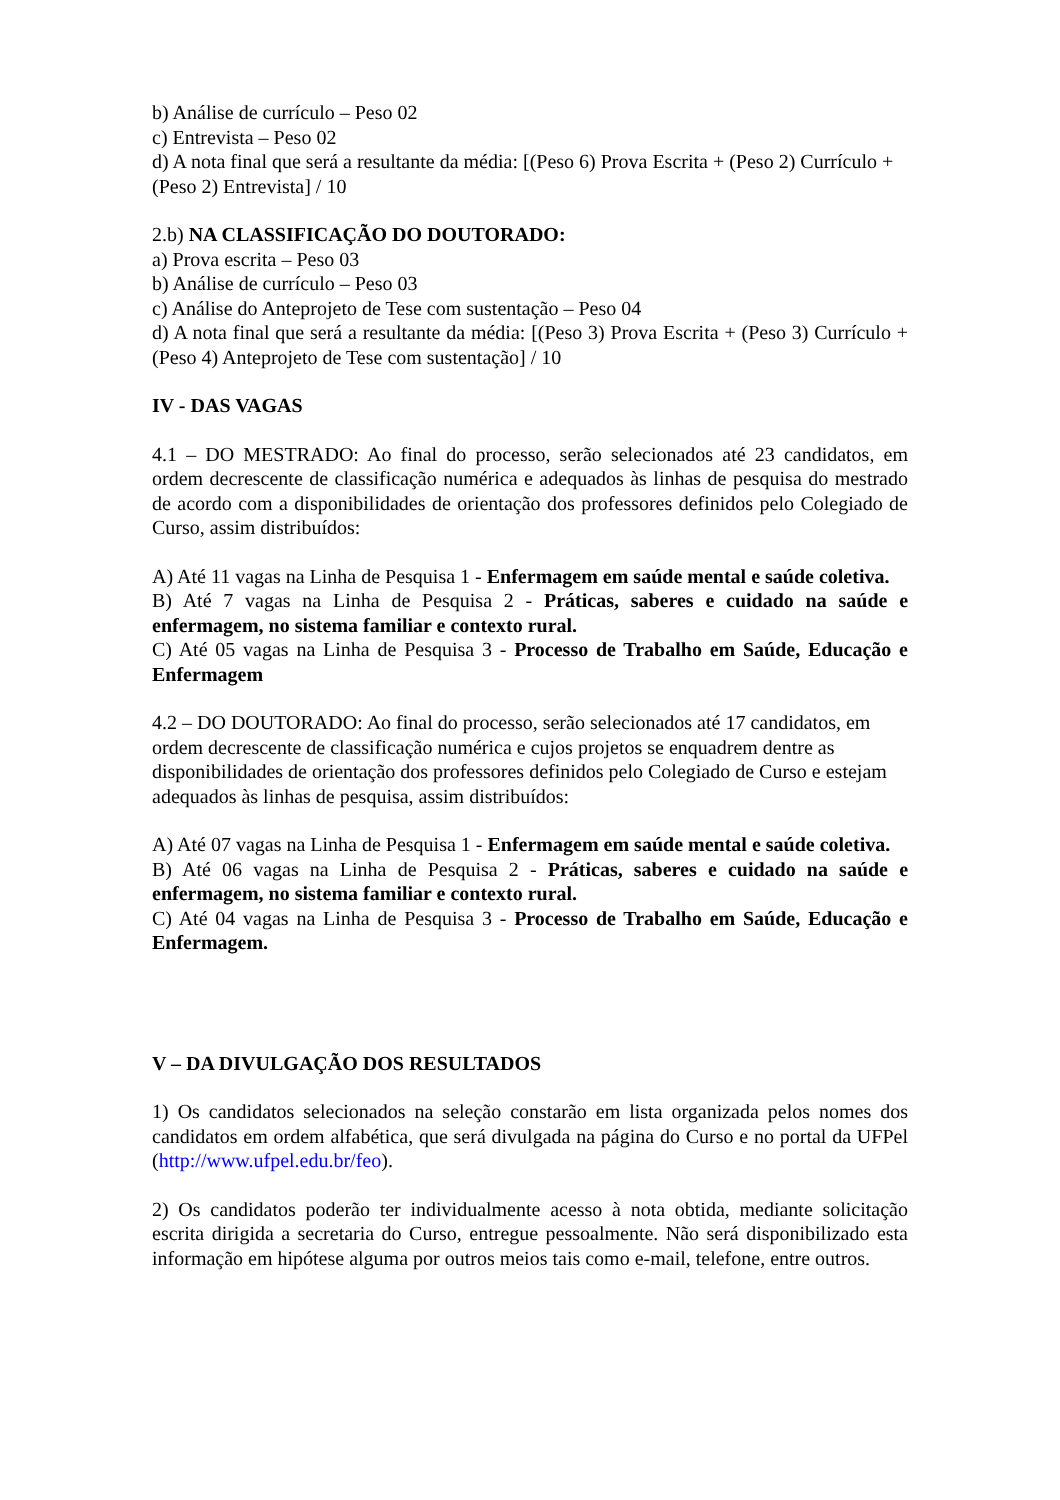b) Análise de currículo – Peso 02
c) Entrevista – Peso 02
d) A nota final que será a resultante da média: [(Peso 6) Prova Escrita + (Peso 2) Currículo + (Peso 2) Entrevista] / 10
2.b) NA CLASSIFICAÇÃO DO DOUTORADO:
a) Prova escrita – Peso 03
b) Análise de currículo – Peso 03
c) Análise do Anteprojeto de Tese com sustentação – Peso 04
d) A nota final que será a resultante da média: [(Peso 3) Prova Escrita + (Peso 3) Currículo + (Peso 4) Anteprojeto de Tese com sustentação] / 10
IV - DAS VAGAS
4.1 – DO MESTRADO: Ao final do processo, serão selecionados até 23 candidatos, em ordem decrescente de classificação numérica e adequados às linhas de pesquisa do mestrado de acordo com a disponibilidades de orientação dos professores definidos pelo Colegiado de Curso, assim distribuídos:
A) Até 11 vagas na Linha de Pesquisa 1 - Enfermagem em saúde mental e saúde coletiva.
B) Até 7 vagas na Linha de Pesquisa 2 - Práticas, saberes e cuidado na saúde e enfermagem, no sistema familiar e contexto rural.
C) Até 05 vagas na Linha de Pesquisa 3 - Processo de Trabalho em Saúde, Educação e Enfermagem
4.2 – DO DOUTORADO: Ao final do processo, serão selecionados até 17 candidatos, em ordem decrescente de classificação numérica e cujos projetos se enquadrem dentre as disponibilidades de orientação dos professores definidos pelo Colegiado de Curso e estejam adequados às linhas de pesquisa, assim distribuídos:
A) Até 07 vagas na Linha de Pesquisa 1 - Enfermagem em saúde mental e saúde coletiva.
B) Até 06 vagas na Linha de Pesquisa 2 - Práticas, saberes e cuidado na saúde e enfermagem, no sistema familiar e contexto rural.
C) Até 04 vagas na Linha de Pesquisa 3 - Processo de Trabalho em Saúde, Educação e Enfermagem.
V – DA DIVULGAÇÃO DOS RESULTADOS
1) Os candidatos selecionados na seleção constarão em lista organizada pelos nomes dos candidatos em ordem alfabética, que será divulgada na página do Curso e no portal da UFPel (http://www.ufpel.edu.br/feo).
2) Os candidatos poderão ter individualmente acesso à nota obtida, mediante solicitação escrita dirigida a secretaria do Curso, entregue pessoalmente. Não será disponibilizado esta informação em hipótese alguma por outros meios tais como e-mail, telefone, entre outros.